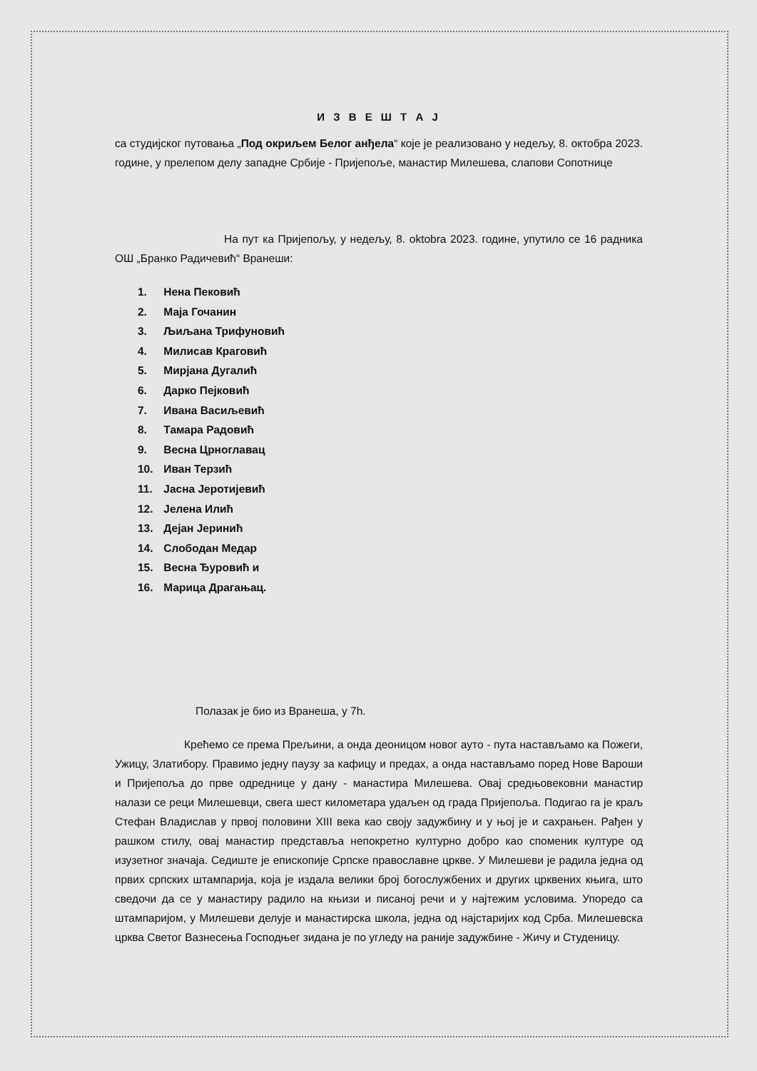И З В Е Ш Т А Ј
са студијског путовања „Под окриљем Белог анђела“ које је реализовано у недељу, 8. октобра 2023. године, у прелепом делу западне Србије - Пријепоље, манастир Милешева, слапови Сопотнице
На пут ка Пријепољу, у недељу, 8. oktobra 2023. године, упутило се 16 радника ОШ „Бранко Радичевић“ Вранеши:
1. Нена Пековић
2. Маја Гочанин
3. Љиљана Трифуновић
4. Милисав Краговић
5. Мирјана Дугалић
6. Дарко Пејковић
7. Ивана Васиљевић
8. Тамара Радовић
9. Весна Црноглавац
10. Иван Терзић
11. Јасна Јеротијевић
12. Јелена Илић
13. Дејан Јеринић
14. Слободан Медар
15. Весна Ђуровић и
16. Марица Драгањац.
Полазак је био из Вранеша, у 7h.
Крећемо се према Прељини, а онда деоницом новог ауто - пута настављамо ка Пожеги, Ужицу, Златибору. Правимо једну паузу за кафицу и предах, а онда настављамо поред Нове Вароши и Пријепоља до прве одреднице у дану - манастира Милешева. Овај средњовековни манастир налази се реци Милешевци, свега шест километара удаљен од града Пријепоља. Подигао га је краљ Стефан Владислав у првој половини XIII века као своју задужбину и у њој је и сахрањен. Рађен у рашком стилу, овај манастир представља непокретно културно добро као споменик културе од изузетног значаја. Седиште је епископије Српске православне цркве. У Милешеви је радила једна од првих српских штампарија, која је издала велики број богослужбених и других црквених књига, што сведочи да се у манастиру радило на књизи и писаној речи и у најтежим условима. Упоредо са штампаријом, у Милешеви делује и манастирска школа, једна од најстаријих код Срба. Милешевска црква Светог Вазнесења Господњег зидана је по угледу на раније задужбине - Жичу и Студеницу.